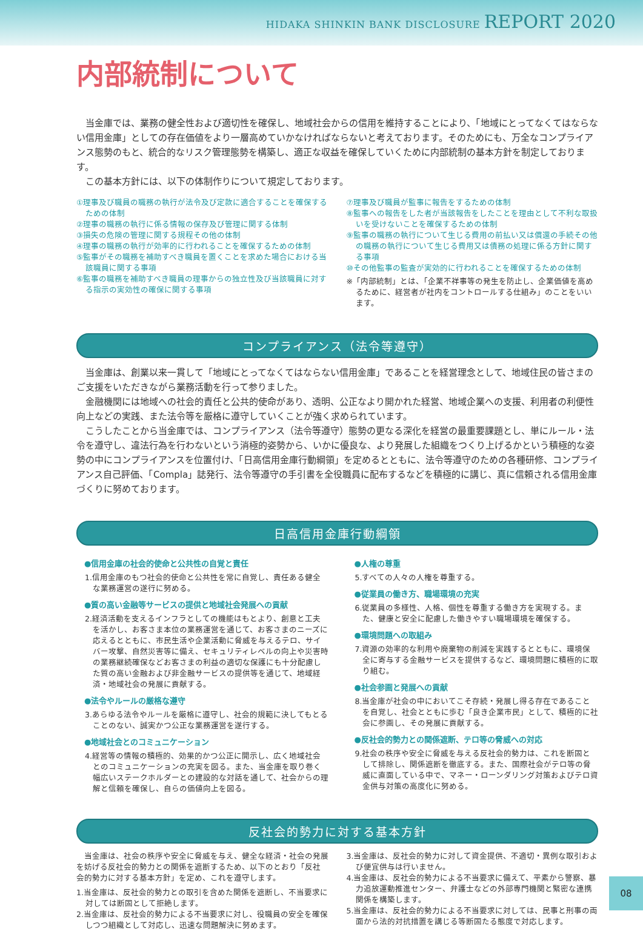HIDAKA SHINKIN BANK DISCLOSURE REPORT 2020
内部統制について
当金庫では、業務の健全性および適切性を確保し、地域社会からの信用を維持することにより、「地域にとってなくてはならない信用金庫」としての存在価値をより一層高めていかなければならないと考えております。そのためにも、万全なコンプライアンス態勢のもと、統合的なリスク管理態勢を構築し、適正な収益を確保していくために内部統制の基本方針を制定しております。
この基本方針には、以下の体制作りについて規定しております。
①理事及び職員の職務の執行が法令及び定款に適合することを確保するための体制
②理事の職務の執行に係る情報の保存及び管理に関する体制
③損失の危険の管理に関する規程その他の体制
④理事の職務の執行が効率的に行われることを確保するための体制
⑤監事がその職務を補助すべき職員を置くことを求めた場合における当該職員に関する事項
⑥監事の職務を補助すべき職員の理事からの独立性及び当該職員に対する指示の実効性の確保に関する事項
⑦理事及び職員が監事に報告をするための体制
⑧監事への報告をした者が当該報告をしたことを理由として不利な取扱いを受けないことを確保するための体制
⑨監事の職務の執行について生じる費用の前払い又は償還の手続その他の職務の執行について生じる費用又は債務の処理に係る方針に関する事項
⑩その他監事の監査が実効的に行われることを確保するための体制
※「内部統制」とは、「企業不祥事等の発生を防止し、企業価値を高めるために、経営者が社内をコントロールする仕組み」のことをいいます。
コンプライアンス（法令等遵守）
当金庫は、創業以来一貫して「地域にとってなくてはならない信用金庫」であることを経営理念として、地域住民の皆さまのご支援をいただきながら業務活動を行って参りました。
金融機関には地域への社会的責任と公共的使命があり、透明、公正なより開かれた経営、地域企業への支援、利用者の利便性向上などの実践、また法令等を厳格に遵守していくことが強く求められています。
こうしたことから当金庫では、コンプライアンス（法令等遵守）態勢の更なる深化を経営の最重要課題とし、単にルール・法令を遵守し、違法行為を行わないという消極的姿勢から、いかに優良な、より発展した組織をつくり上げるかという積極的な姿勢の中にコンプライアンスを位置付け、「日高信用金庫行動綱領」を定めるとともに、法令等遵守のための各種研修、コンプライアンス自己評価、「Compla」誌発行、法令等遵守の手引書を全役職員に配布するなどを積極的に講じ、真に信頼される信用金庫づくりに努めております。
日高信用金庫行動綱領
●信用金庫の社会的使命と公共性の自覚と責任
1.信用金庫のもつ社会的使命と公共性を常に自覚し、責任ある健全な業務運営の遂行に努める。
●質の高い金融等サービスの提供と地域社会発展への貢献
2.経済活動を支えるインフラとしての機能はもとより、創意と工夫を活かし、お客さま本位の業務運営を通じて、お客さまのニーズに応えるとともに、市民生活や企業活動に脅威を与えるテロ、サイバー攻撃、自然災害等に備え、セキュリティレベルの向上や災害時の業務継続確保などお客さまの利益の適切な保護にも十分配慮した質の高い金融および非金融サービスの提供等を通じて、地域経済・地域社会の発展に貢献する。
●法令やルールの厳格な遵守
3.あらゆる法令やルールを厳格に遵守し、社会的規範に決してもとることのない、誠実かつ公正な業務運営を遂行する。
●地域社会とのコミュニケーション
4.経営等の情報の積極的、効果的かつ公正に開示し、広く地域社会とのコミュニケーションの充実を図る。また、当金庫を取り巻く幅広いステークホルダーとの建設的な対話を通して、社会からの理解と信頼を確保し、自らの価値向上を図る。
●人権の尊重
5.すべての人々の人権を尊重する。
●従業員の働き方、職場環境の充実
6.従業員の多様性、人格、個性を尊重する働き方を実現する。また、健康と安全に配慮した働きやすい職場環境を確保する。
●環境問題への取組み
7.資源の効率的な利用や廃棄物の削減を実践するとともに、環境保全に寄与する金融サービスを提供するなど、環境問題に積極的に取り組む。
●社会参画と発展への貢献
8.当金庫が社会の中においてこそ存続・発展し得る存在であることを自覚し、社会とともに歩む「良き企業市民」として、積極的に社会に参画し、その発展に貢献する。
●反社会的勢力との関係遮断、テロ等の脅威への対応
9.社会の秩序や安全に脅威を与える反社会的勢力は、これを断固として排除し、関係遮断を徹底する。また、国際社会がテロ等の脅威に直面している中で、マネー・ローンダリング対策およびテロ資金供与対策の高度化に努める。
反社会的勢力に対する基本方針
当金庫は、社会の秩序や安全に脅威を与え、健全な経済・社会の発展を妨げる反社会的勢力との関係を遮断するため、以下のとおり「反社会的勢力に対する基本方針」を定め、これを遵守します。
1.当金庫は、反社会的勢力との取引を含めた関係を遮断し、不当要求に対しては断固として拒絶します。
2.当金庫は、反社会的勢力による不当要求に対し、役職員の安全を確保しつつ組織として対応し、迅速な問題解決に努めます。
3.当金庫は、反社会的勢力に対して資金提供、不適切・異例な取引および便宜供与は行いません。
4.当金庫は、反社会的勢力による不当要求に備えて、平素から警察、暴力追放運動推進センター、弁護士などの外部専門機関と緊密な連携関係を構築します。
5.当金庫は、反社会的勢力による不当要求に対しては、民事と刑事の両面から法的対抗措置を講じる等断固たる態度で対応します。
08